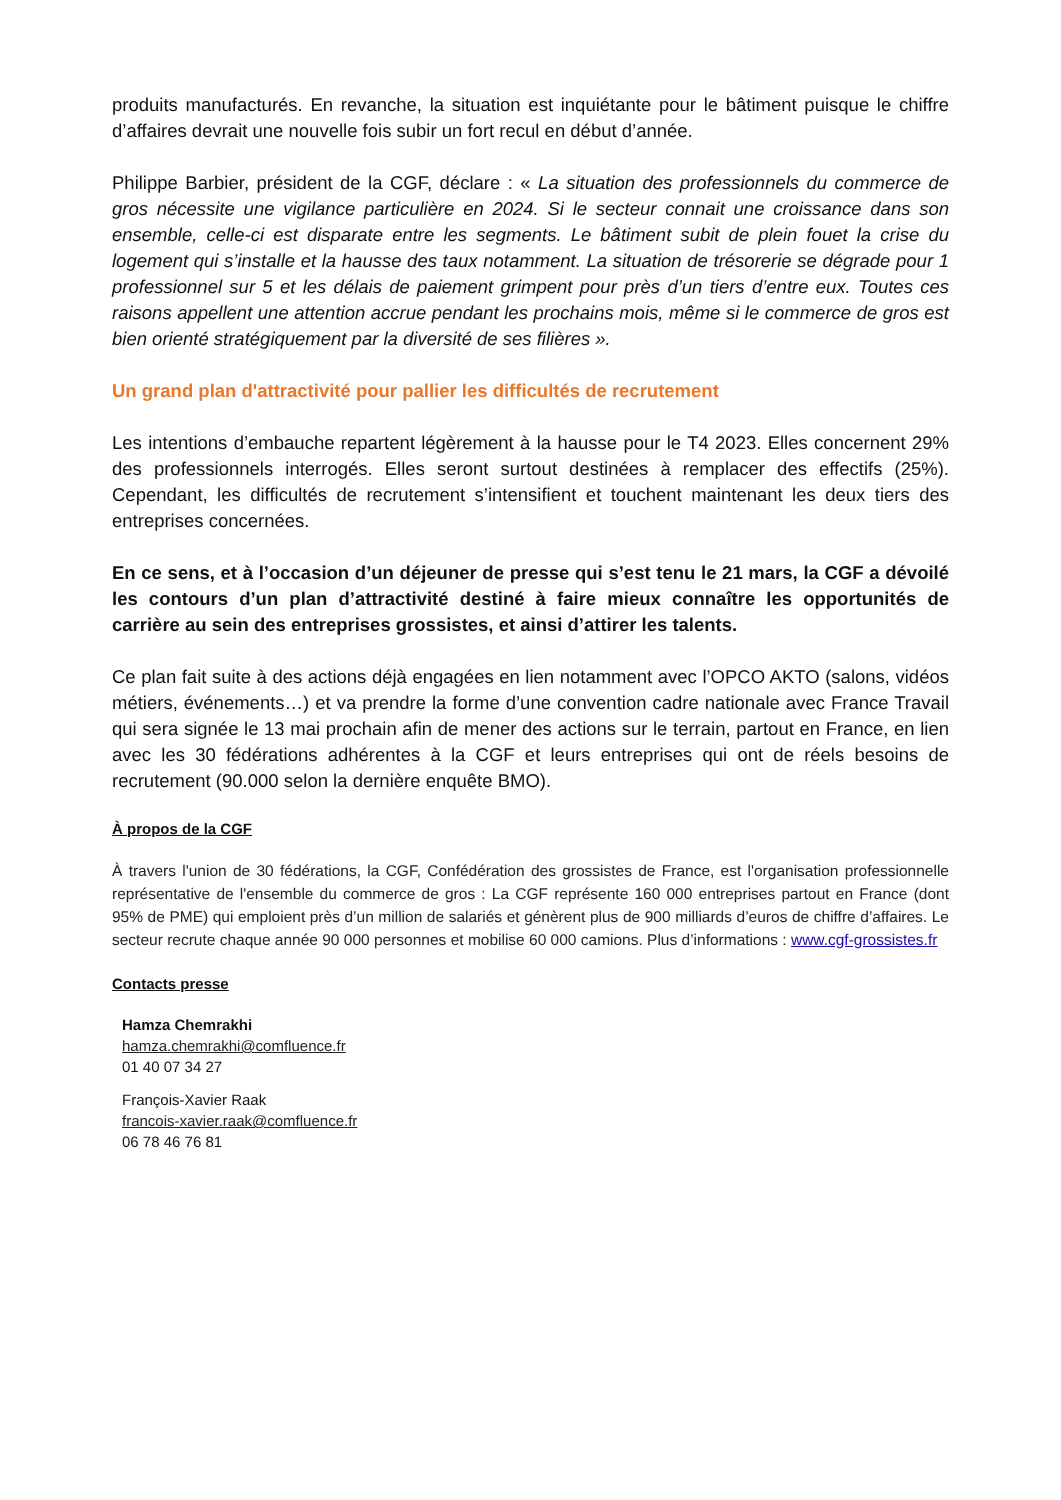produits manufacturés. En revanche, la situation est inquiétante pour le bâtiment puisque le chiffre d’affaires devrait une nouvelle fois subir un fort recul en début d’année.
Philippe Barbier, président de la CGF, déclare : « La situation des professionnels du commerce de gros nécessite une vigilance particulière en 2024. Si le secteur connait une croissance dans son ensemble, celle-ci est disparate entre les segments. Le bâtiment subit de plein fouet la crise du logement qui s’installe et la hausse des taux notamment. La situation de trésorerie se dégrade pour 1 professionnel sur 5 et les délais de paiement grimpent pour près d’un tiers d’entre eux. Toutes ces raisons appellent une attention accrue pendant les prochains mois, même si le commerce de gros est bien orienté stratégiquement par la diversité de ses filières ».
Un grand plan d'attractivité pour pallier les difficultés de recrutement
Les intentions d’embauche repartent légèrement à la hausse pour le T4 2023. Elles concernent 29% des professionnels interrogés. Elles seront surtout destinées à remplacer des effectifs (25%). Cependant, les difficultés de recrutement s’intensifient et touchent maintenant les deux tiers des entreprises concernées.
En ce sens, et à l’occasion d’un déjeuner de presse qui s’est tenu le 21 mars, la CGF a dévoilé les contours d’un plan d’attractivité destiné à faire mieux connaître les opportunités de carrière au sein des entreprises grossistes, et ainsi d’attirer les talents.
Ce plan fait suite à des actions déjà engagées en lien notamment avec l’OPCO AKTO (salons, vidéos métiers, événements…) et va prendre la forme d’une convention cadre nationale avec France Travail qui sera signée le 13 mai prochain afin de mener des actions sur le terrain, partout en France, en lien avec les 30 fédérations adhérentes à la CGF et leurs entreprises qui ont de réels besoins de recrutement (90.000 selon la dernière enquête BMO).
À propos de la CGF
À travers l'union de 30 fédérations, la CGF, Confédération des grossistes de France, est l'organisation professionnelle représentative de l'ensemble du commerce de gros : La CGF représente 160 000 entreprises partout en France (dont 95% de PME) qui emploient près d’un million de salariés et génèrent plus de 900 milliards d’euros de chiffre d’affaires. Le secteur recrute chaque année 90 000 personnes et mobilise 60 000 camions. Plus d’informations : www.cgf-grossistes.fr
Contacts presse
Hamza Chemrakhi
hamza.chemrakhi@comfluence.fr
01 40 07 34 27
François-Xavier Raak
francois-xavier.raak@comfluence.fr
06 78 46 76 81